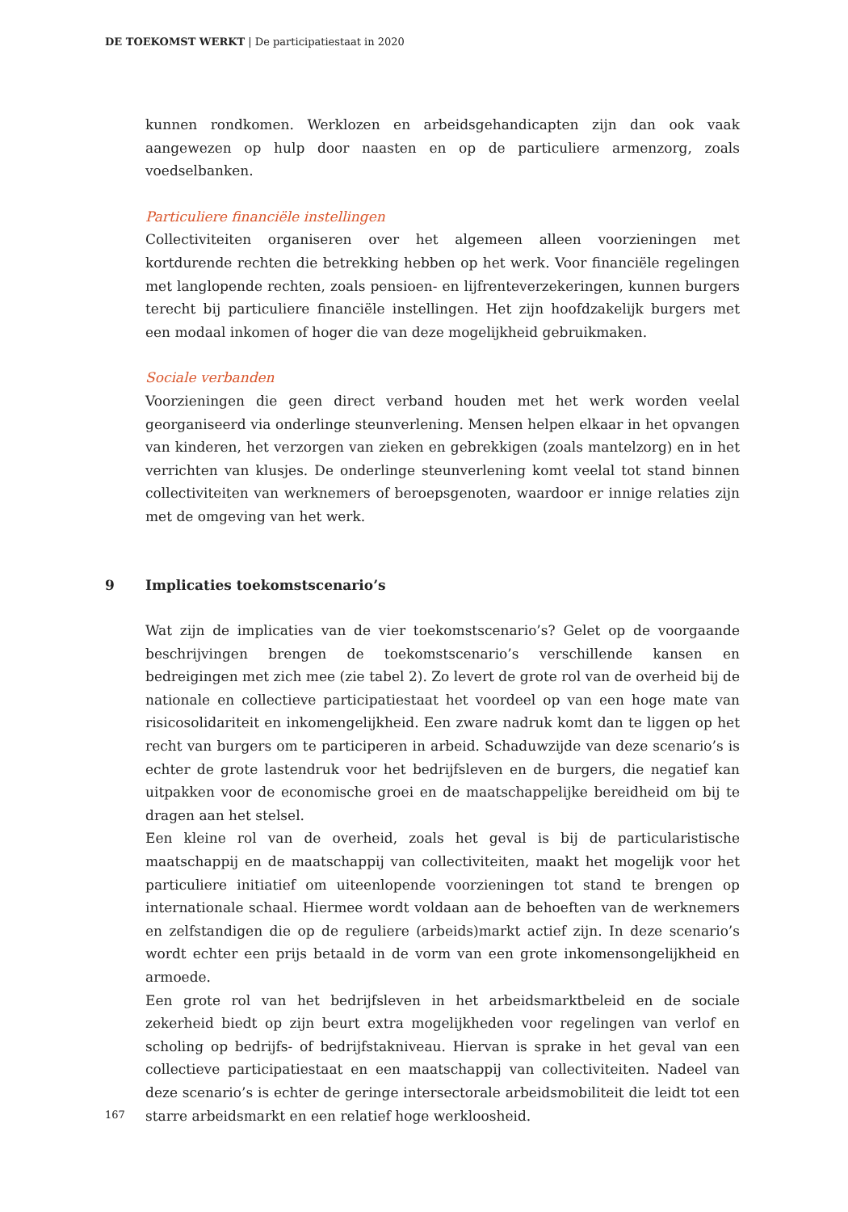DE TOEKOMST WERKT | De participatiestaat in 2020
kunnen rondkomen. Werklozen en arbeidsgehandicapten zijn dan ook vaak aangewezen op hulp door naasten en op de particuliere armenzorg, zoals voedselbanken.
Particuliere financiële instellingen
Collectiviteiten organiseren over het algemeen alleen voorzieningen met kortdurende rechten die betrekking hebben op het werk. Voor financiële regelingen met langlopende rechten, zoals pensioen- en lijfrenteverzekeringen, kunnen burgers terecht bij particuliere financiële instellingen. Het zijn hoofdzakelijk burgers met een modaal inkomen of hoger die van deze mogelijkheid gebruikmaken.
Sociale verbanden
Voorzieningen die geen direct verband houden met het werk worden veelal georganiseerd via onderlinge steunverlening. Mensen helpen elkaar in het opvangen van kinderen, het verzorgen van zieken en gebrekkigen (zoals mantelzorg) en in het verrichten van klusjes. De onderlinge steunverlening komt veelal tot stand binnen collectiviteiten van werknemers of beroepsgenoten, waardoor er innige relaties zijn met de omgeving van het werk.
9 Implicaties toekomstscenario’s
Wat zijn de implicaties van de vier toekomstscenario’s? Gelet op de voorgaande beschrijvingen brengen de toekomstscenario’s verschillende kansen en bedreigingen met zich mee (zie tabel 2). Zo levert de grote rol van de overheid bij de nationale en collectieve participatiestaat het voordeel op van een hoge mate van risicosolidariteit en inkomengelijkheid. Een zware nadruk komt dan te liggen op het recht van burgers om te participeren in arbeid. Schaduwzijde van deze scenario’s is echter de grote lastendruk voor het bedrijfsleven en de burgers, die negatief kan uitpakken voor de economische groei en de maatschappelijke bereidheid om bij te dragen aan het stelsel.
Een kleine rol van de overheid, zoals het geval is bij de particularistische maatschappij en de maatschappij van collectiviteiten, maakt het mogelijk voor het particuliere initiatief om uiteenlopende voorzieningen tot stand te brengen op internationale schaal. Hiermee wordt voldaan aan de behoeften van de werknemers en zelfstandigen die op de reguliere (arbeids)markt actief zijn. In deze scenario’s wordt echter een prijs betaald in de vorm van een grote inkomensongelijkheid en armoede.
Een grote rol van het bedrijfsleven in het arbeidsmarktbeleid en de sociale zekerheid biedt op zijn beurt extra mogelijkheden voor regelingen van verlof en scholing op bedrijfs- of bedrijfstakniveau. Hiervan is sprake in het geval van een collectieve participatiestaat en een maatschappij van collectiviteiten. Nadeel van deze scenario’s is echter de geringe intersectorale arbeidsmobiliteit die leidt tot een starre arbeidsmarkt en een relatief hoge werkloosheid.
167